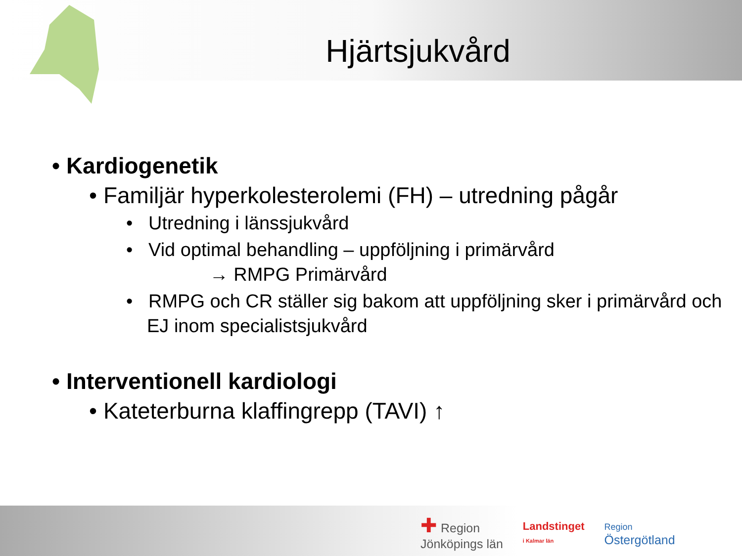Hjärtsjukvård
• Kardiogenetik
• Familjär hyperkolesterolemi (FH) – utredning pågår
• Utredning i länssjukvård
• Vid optimal behandling – uppföljning i primärvård
→ RMPG Primärvård
• RMPG och CR ställer sig bakom att uppföljning sker i primärvård och EJ inom specialistsjukvård
• Interventionell kardiologi
• Kateterburna klaffingrepp (TAVI) ↑
✚ Region
Jönköpings län
Landstinget
i Kalmar län
Region
Östergötland